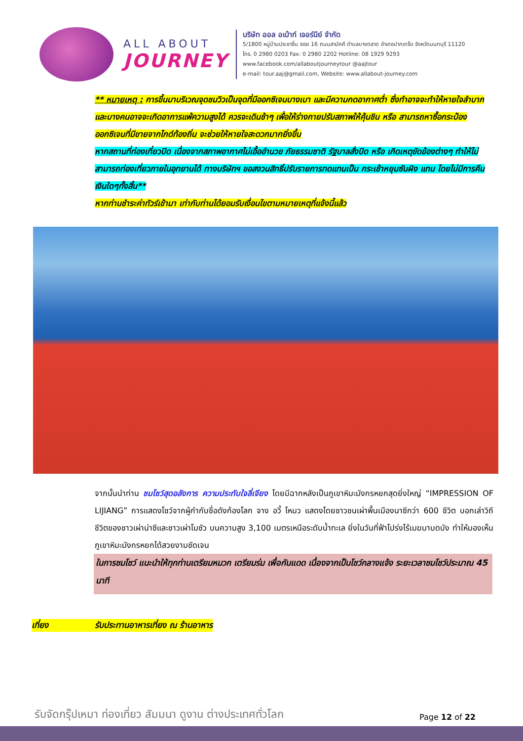ALL ABOUT
JOURNEY
บริษัท ออล อเบ้าท์ เจอร์นีย์ จำกัด
5/1800 หมู่บ้านประชาชื่น ซอย 16 ถนนสามัคคี ตำบลบางตลาด อำเภอปากเกร็ด จังหวัดนนทบุรี 11120
โทร. 0 2980 0203 Fax: 0 2980 2202 Hotline: 08 1929 9293
www.facebook.com/allaboutjourneytour @aajtour
e-mail: tour.aaj@gmail.com, Website: www.allabout-journey.com
** หมายเหตุ : การขึ้นมาบริเวณจุดชมวิวเป็นจุดที่มีออกซิเจนบางเบา และมีความกดอากาศต่ำ ซึ่งทำอาจจะทำให้หายใจลำบาก และบางคนอาจจะเกิดอาการแพ้ความสูงได้ ควรจะเดินช้าๆ เพื่อให้ร่างกายปรับสภาพให้คุ้นชิน หรือ สามารถหาซื้อกระป๋องออกซิเจนที่มีขายจากไกด์ท้องถิ่น จะช่วยให้หายใจสะดวกมากยิ่งขึ้น
หากสถานที่ท่องเที่ยวปิด เนื่องจากสภาพอากาศไม่เอื้ออำนวย ภัยธรรมชาติ รัฐบาลสั่งปิด หรือ เกิดเหตุขัดข้องต่างๆ ทำให้ไม่สามารถท่องเที่ยวภายในอุทยานได้ ทางบริษัทฯ ขอสงวนสิทธิ์ปรับรายการทดแทนเป็น กระเช้าหยุนซันผิง แทน โดยไม่มีการคืนเงินใดๆทั้งสิ้น**
หากท่านชำระค่าทัวร์เข้ามา เท่ากับท่านได้ยอมรับเงื่อนไขตามหมายเหตุที่แจ้งนี้แล้ว
จากนั้นนำท่าน ชมโชว์สุดอลังการ ความประทับใจลี่เจียง โดยมีฉากหลังเป็นภูเขาหิมะมังกรหยกสุดยิ่งใหญ่ “IMPRESSION OF LIJIANG” การแสดงโชว์จากผู้กำกับชื่อดังก้องโลก จาง อวี้ โหมว แสดงโดยชาวชนเผ่าพื้นเมืองนาซีกว่า 600 ชีวิต บอกเล่าวิถีชีวิตของชาวเผ่าน่าซีและชาวเผ่าโมซัว บนความสูง 3,100 เมตรเหนือระดับน้ำทะเล ยิ่งในวันที่ฟ้าโปร่งไร้เมฆมาบดบัง ทำให้มองเห็นภูเขาหิมะมังกรหยกได้สวยงามชัดเจน
ในการชมโชว์ แนะนำให้ทุกท่านเตรียมหมวก เตรียมร่ม เพื่อกันแดด เนื่องจากเป็นโชว์กลางแจ้ง ระยะเวลาชมโชว์ประมาณ 45 นาที
เที่ยง รับประทานอาหารเที่ยง ณ ร้านอาหาร
รับจัดกรุ๊ปเหมา ท่องเที่ยว สัมมนา ดูงาน ต่างประเทศทั่วโลก
Page 12 of 22